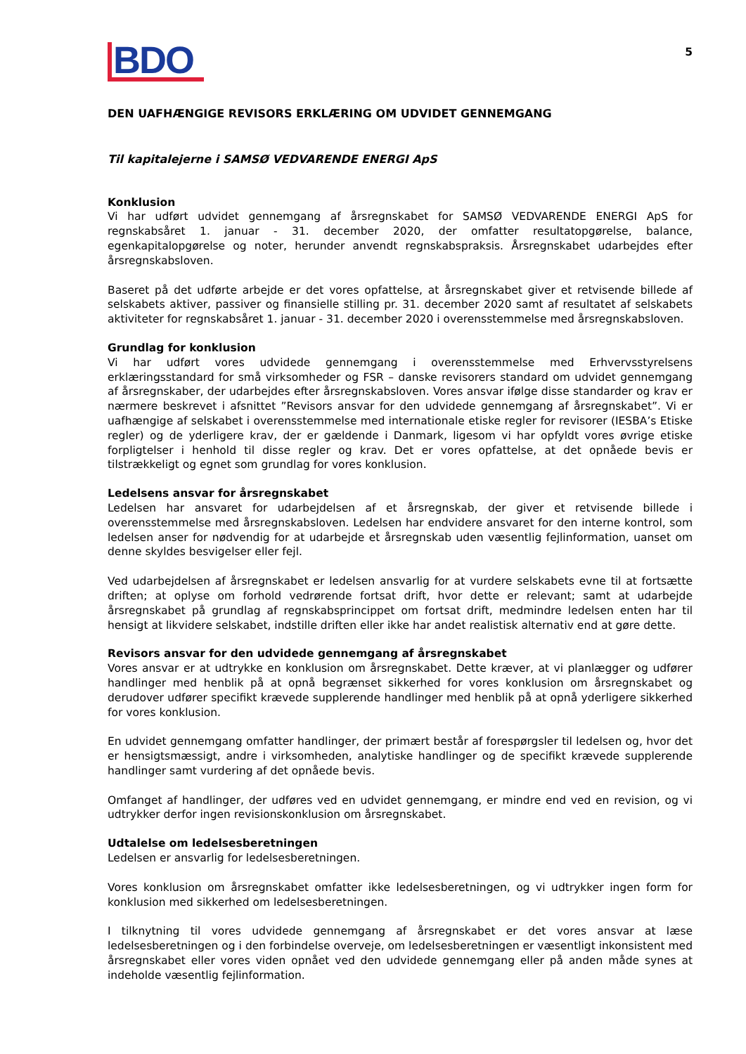BDO
5
DEN UAFHÆNGIGE REVISORS ERKLÆRING OM UDVIDET GENNEMGANG
Til kapitalejerne i SAMSØ VEDVARENDE ENERGI ApS
Konklusion
Vi har udført udvidet gennemgang af årsregnskabet for SAMSØ VEDVARENDE ENERGI ApS for regnskabsåret 1. januar - 31. december 2020, der omfatter resultatopgørelse, balance, egenkapitalopgørelse og noter, herunder anvendt regnskabspraksis. Årsregnskabet udarbejdes efter årsregnskabsloven.
Baseret på det udførte arbejde er det vores opfattelse, at årsregnskabet giver et retvisende billede af selskabets aktiver, passiver og finansielle stilling pr. 31. december 2020 samt af resultatet af selskabets aktiviteter for regnskabsåret 1. januar - 31. december 2020 i overensstemmelse med årsregnskabsloven.
Grundlag for konklusion
Vi har udført vores udvidede gennemgang i overensstemmelse med Erhvervsstyrelsens erklæringsstandard for små virksomheder og FSR – danske revisorers standard om udvidet gennemgang af årsregnskaber, der udarbejdes efter årsregnskabsloven. Vores ansvar ifølge disse standarder og krav er nærmere beskrevet i afsnittet ”Revisors ansvar for den udvidede gennemgang af årsregnskabet”. Vi er uafhængige af selskabet i overensstemmelse med internationale etiske regler for revisorer (IESBA’s Etiske regler) og de yderligere krav, der er gældende i Danmark, ligesom vi har opfyldt vores øvrige etiske forpligtelser i henhold til disse regler og krav. Det er vores opfattelse, at det opnåede bevis er tilstrækkeligt og egnet som grundlag for vores konklusion.
Ledelsens ansvar for årsregnskabet
Ledelsen har ansvaret for udarbejdelsen af et årsregnskab, der giver et retvisende billede i overensstemmelse med årsregnskabsloven. Ledelsen har endvidere ansvaret for den interne kontrol, som ledelsen anser for nødvendig for at udarbejde et årsregnskab uden væsentlig fejlinformation, uanset om denne skyldes besvigelser eller fejl.
Ved udarbejdelsen af årsregnskabet er ledelsen ansvarlig for at vurdere selskabets evne til at fortsætte driften; at oplyse om forhold vedrørende fortsat drift, hvor dette er relevant; samt at udarbejde årsregnskabet på grundlag af regnskabsprincippet om fortsat drift, medmindre ledelsen enten har til hensigt at likvidere selskabet, indstille driften eller ikke har andet realistisk alternativ end at gøre dette.
Revisors ansvar for den udvidede gennemgang af årsregnskabet
Vores ansvar er at udtrykke en konklusion om årsregnskabet. Dette kræver, at vi planlægger og udfører handlinger med henblik på at opnå begrænset sikkerhed for vores konklusion om årsregnskabet og derudover udfører specifikt krævede supplerende handlinger med henblik på at opnå yderligere sikkerhed for vores konklusion.
En udvidet gennemgang omfatter handlinger, der primært består af forespørgsler til ledelsen og, hvor det er hensigtsmæssigt, andre i virksomheden, analytiske handlinger og de specifikt krævede supplerende handlinger samt vurdering af det opnåede bevis.
Omfanget af handlinger, der udføres ved en udvidet gennemgang, er mindre end ved en revision, og vi udtrykker derfor ingen revisionskonklusion om årsregnskabet.
Udtalelse om ledelsesberetningen
Ledelsen er ansvarlig for ledelsesberetningen.
Vores konklusion om årsregnskabet omfatter ikke ledelsesberetningen, og vi udtrykker ingen form for konklusion med sikkerhed om ledelsesberetningen.
I tilknytning til vores udvidede gennemgang af årsregnskabet er det vores ansvar at læse ledelsesberetningen og i den forbindelse overveje, om ledelsesberetningen er væsentligt inkonsistent med årsregnskabet eller vores viden opnået ved den udvidede gennemgang eller på anden måde synes at indeholde væsentlig fejlinformation.